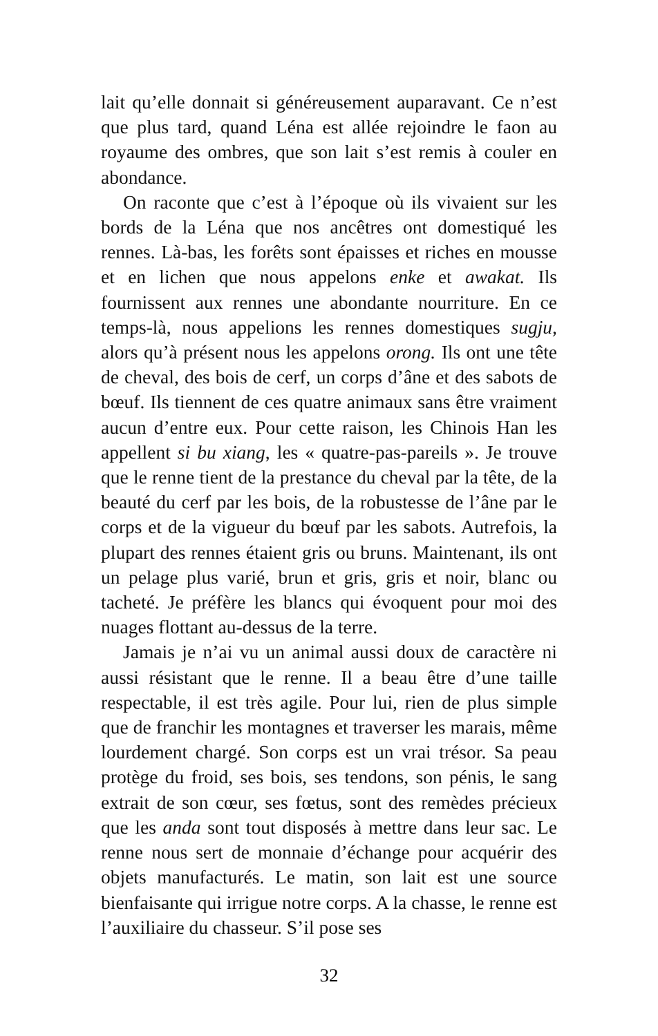lait qu’elle donnait si généreusement auparavant. Ce n’est que plus tard, quand Léna est allée rejoindre le faon au royaume des ombres, que son lait s’est remis à couler en abondance.
On raconte que c’est à l’époque où ils vivaient sur les bords de la Léna que nos ancêtres ont domestiqué les rennes. Là-bas, les forêts sont épaisses et riches en mousse et en lichen que nous appelons enke et awakat. Ils fournissent aux rennes une abondante nourriture. En ce temps-là, nous appelions les rennes domestiques sugju, alors qu’à présent nous les appelons orong. Ils ont une tête de cheval, des bois de cerf, un corps d’âne et des sabots de bœuf. Ils tiennent de ces quatre animaux sans être vraiment aucun d’entre eux. Pour cette raison, les Chinois Han les appellent si bu xiang, les « quatre-pas-pareils ». Je trouve que le renne tient de la prestance du cheval par la tête, de la beauté du cerf par les bois, de la robustesse de l’âne par le corps et de la vigueur du bœuf par les sabots. Autrefois, la plupart des rennes étaient gris ou bruns. Maintenant, ils ont un pelage plus varié, brun et gris, gris et noir, blanc ou tacheté. Je préfère les blancs qui évoquent pour moi des nuages flottant au-dessus de la terre.
Jamais je n’ai vu un animal aussi doux de caractère ni aussi résistant que le renne. Il a beau être d’une taille respectable, il est très agile. Pour lui, rien de plus simple que de franchir les montagnes et traverser les marais, même lourdement chargé. Son corps est un vrai trésor. Sa peau protège du froid, ses bois, ses tendons, son pénis, le sang extrait de son cœur, ses fœtus, sont des remèdes précieux que les anda sont tout disposés à mettre dans leur sac. Le renne nous sert de monnaie d’échange pour acquérir des objets manufacturés. Le matin, son lait est une source bienfaisante qui irrigue notre corps. A la chasse, le renne est l’auxiliaire du chasseur. S’il pose ses
32